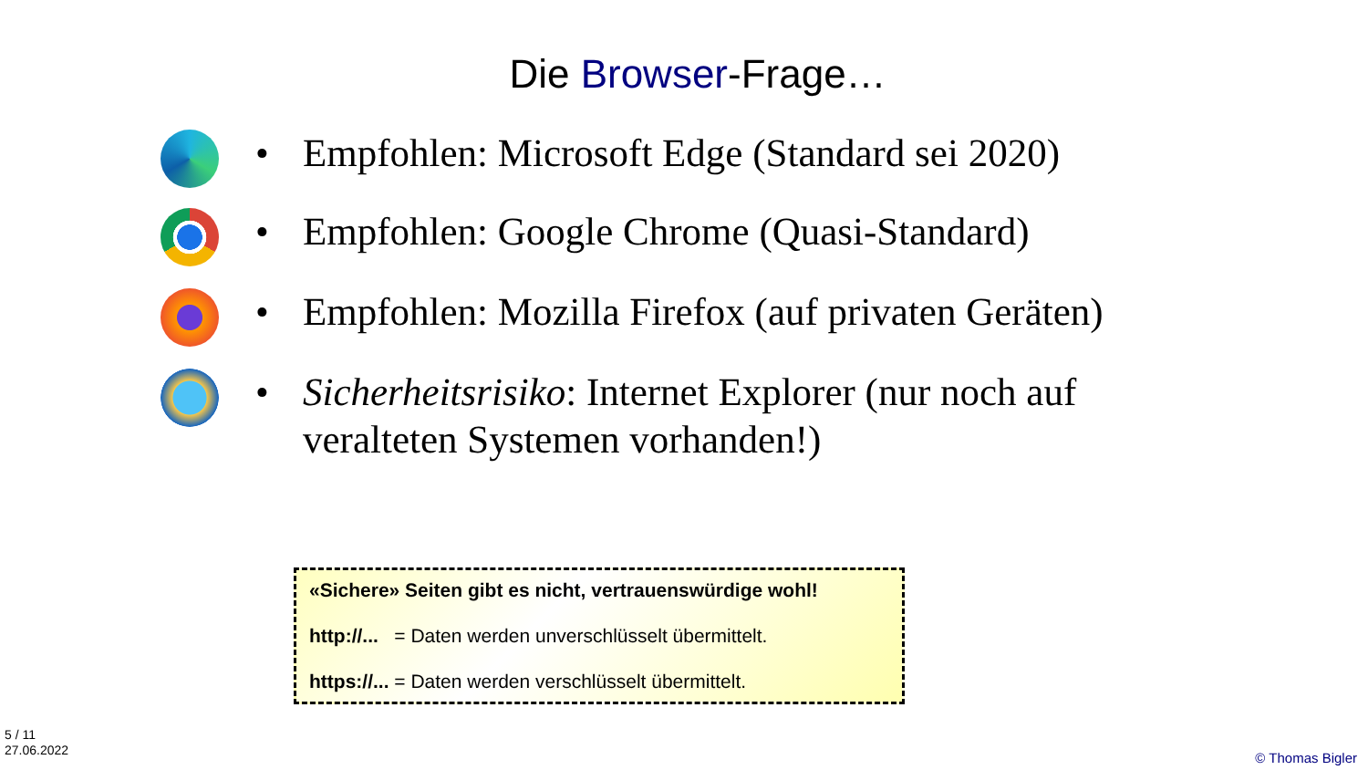Die Browser-Frage…
•
Empfohlen: Microsoft Edge (Standard sei 2020)
•
Empfohlen: Google Chrome (Quasi-Standard)
•
Empfohlen: Mozilla Firefox (auf privaten Geräten)
•
Sicherheitsrisiko: Internet Explorer (nur noch auf veralteten Systemen vorhanden!)
«Sichere» Seiten gibt es nicht, vertrauenswürdige wohl!
http://... = Daten werden unverschlüsselt übermittelt.
https://... = Daten werden verschlüsselt übermittelt.
5 / 11
27.06.2022
© Thomas Bigler